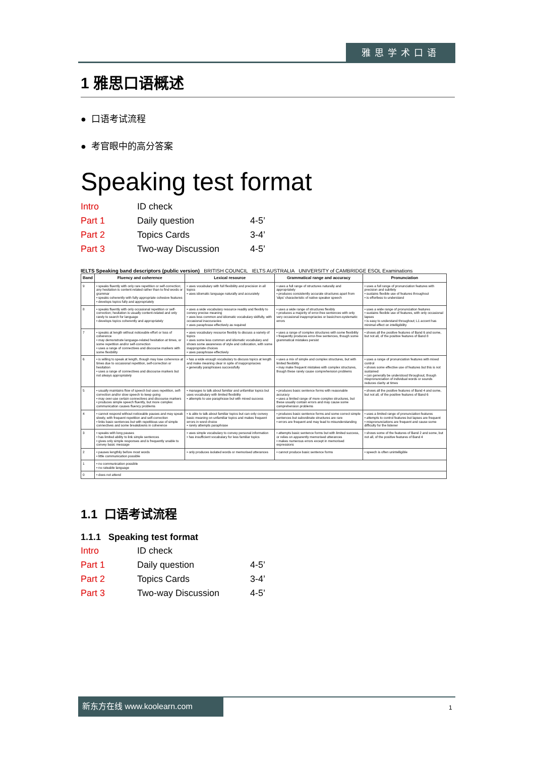雅思学术口语
1 雅思口语概述
● 口语考试流程
● 考官眼中的高分答案
Speaking test format
Intro ID check
Part 1 Daily question 4-5’
Part 2 Topics Cards 3-4’
Part 3 Two-way Discussion 4-5’
IELTS Speaking band descriptors (public version) BRITISH COUNCIL IELTS AUSTRALIA UNIVERSITY of CAMBRIDGE ESOL Examinations
| Band | Fluency and coherence | Lexical resource | Grammatical range and accuracy | Pronunciation |
| --- | --- | --- | --- | --- |
| 9 | • speaks fluently with only rare repetition or self-correction; any hesitation is content-related rather than to find words or grammar • speaks coherently with fully appropriate cohesive features • develops topics fully and appropriately | • uses vocabulary with full flexibility and precision in all topics • uses idiomatic language naturally and accurately | • uses a full range of structures naturally and appropriately • produces consistently accurate structures apart from 'slips' characteristic of native speaker speech | • uses a full range of pronunciation features with precision and subtlety • sustains flexible use of features throughout • is effortless to understand |
| 8 | • speaks fluently with only occasional repetition or self-correction; hesitation is usually content-related and only rarely to search for language • develops topics coherently and appropriately | • uses a wide vocabulary resource readily and flexibly to convey precise meaning • uses less common and idiomatic vocabulary skilfully, with occasional inaccuracies • uses paraphrase effectively as required | • uses a wide range of structures flexibly • produces a majority of error-free sentences with only very occasional inappropriacies or basic/non-systematic errors | • uses a wide range of pronunciation features • sustains flexible use of features, with only occasional lapses • is easy to understand throughout; L1 accent has minimal effect on intelligibility |
| 7 | • speaks at length without noticeable effort or loss of coherence • may demonstrate language-related hesitation at times, or some repetition and/or self-correction • uses a range of connectives and discourse markers with some flexibility | • uses vocabulary resource flexibly to discuss a variety of topics • uses some less common and idiomatic vocabulary and shows some awareness of style and collocation, with some inappropriate choices • uses paraphrase effectively | • uses a range of complex structures with some flexibility • frequently produces error-free sentences, though some grammatical mistakes persist | • shows all the positive features of Band 6 and some, but not all, of the positive features of Band 8 |
| 6 | • is willing to speak at length, though may lose coherence at times due to occasional repetition, self-correction or hesitation • uses a range of connectives and discourse markers but not always appropriately | • has a wide enough vocabulary to discuss topics at length and make meaning clear in spite of inappropriacies • generally paraphrases successfully | • uses a mix of simple and complex structures, but with limited flexibility • may make frequent mistakes with complex structures, though these rarely cause comprehension problems | • uses a range of pronunciation features with mixed control • shows some effective use of features but this is not sustained • can generally be understood throughout, though mispronunciation of individual words or sounds reduces clarity at times |
| 5 | • usually maintains flow of speech but uses repetition, self-correction and/or slow speech to keep going • may over-use certain connectives and discourse markers • produces simple speech fluently, but more complex communication causes fluency problems | • manages to talk about familiar and unfamiliar topics but uses vocabulary with limited flexibility • attempts to use paraphrase but with mixed success | • produces basic sentence forms with reasonable accuracy • uses a limited range of more complex structures, but these usually contain errors and may cause some comprehension problems | • shows all the positive features of Band 4 and some, but not all, of the positive features of Band 6 |
| 4 | • cannot respond without noticeable pauses and may speak slowly, with frequent repetition and self-correction • links basic sentences but with repetitious use of simple connectives and some breakdowns in coherence | • is able to talk about familiar topics but can only convey basic meaning on unfamiliar topics and makes frequent errors in word choice • rarely attempts paraphrase | • produces basic sentence forms and some correct simple sentences but subordinate structures are rare • errors are frequent and may lead to misunderstanding | • uses a limited range of pronunciation features • attempts to control features but lapses are frequent • mispronunciations are frequent and cause some difficulty for the listener |
| 3 | • speaks with long pauses • has limited ability to link simple sentences • gives only simple responses and is frequently unable to convey basic message | • uses simple vocabulary to convey personal information • has insufficient vocabulary for less familiar topics | • attempts basic sentence forms but with limited success, or relies on apparently memorised utterances • makes numerous errors except in memorised expressions | • shows some of the features of Band 2 and some, but not all, of the positive features of Band 4 |
| 2 | • pauses lengthily before most words • little communication possible | • only produces isolated words or memorised utterances | • cannot produce basic sentence forms | • speech is often unintelligible |
| 1 | • no communication possible • no rateable language | | | |
| 0 | • does not attend | | | |
1.1 口语考试流程
1.1.1 Speaking test format
Intro ID check
Part 1 Daily question 4-5’
Part 2 Topics Cards 3-4’
Part 3 Two-way Discussion 4-5’
新东方在线 www.koolearn.com
1